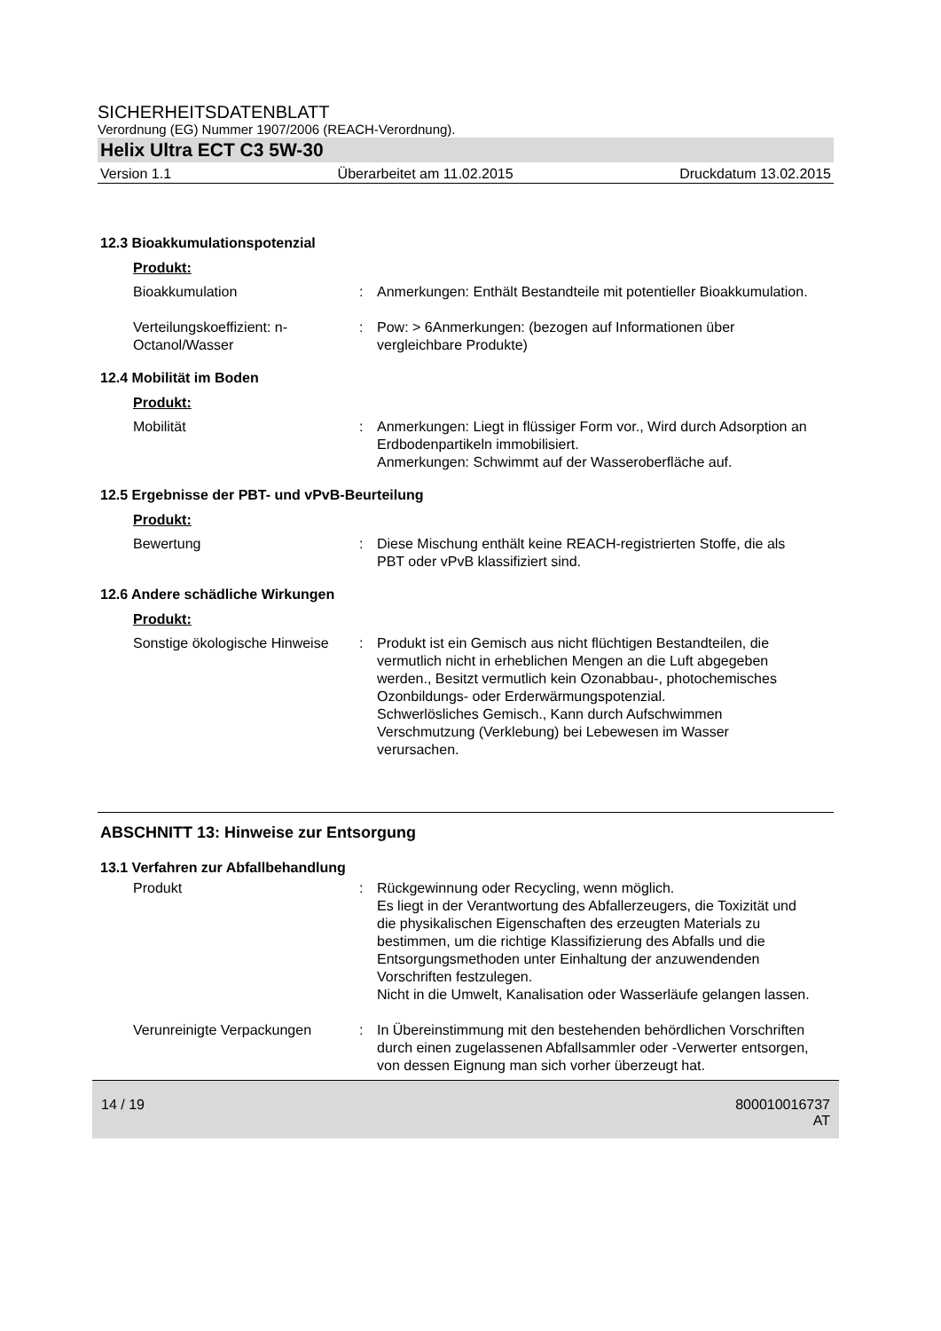SICHERHEITSDATENBLATT
Verordnung (EG) Nummer 1907/2006 (REACH-Verordnung).
Helix Ultra ECT C3 5W-30
Version 1.1 Überarbeitet am 11.02.2015 Druckdatum 13.02.2015
12.3 Bioakkumulationspotenzial
Produkt:
Bioakkumulation : Anmerkungen: Enthält Bestandteile mit potentieller Bioakkumulation.
Verteilungskoeffizient: n-Octanol/Wasser
: Pow: > 6Anmerkungen: (bezogen auf Informationen über vergleichbare Produkte)
12.4 Mobilität im Boden
Produkt:
Mobilität : Anmerkungen: Liegt in flüssiger Form vor., Wird durch Adsorption an Erdbodenpartikeln immobilisiert.
Anmerkungen: Schwimmt auf der Wasseroberfläche auf.
12.5 Ergebnisse der PBT- und vPvB-Beurteilung
Produkt:
Bewertung : Diese Mischung enthält keine REACH-registrierten Stoffe, die als PBT oder vPvB klassifiziert sind.
12.6 Andere schädliche Wirkungen
Produkt:
Sonstige ökologische Hinweise
: Produkt ist ein Gemisch aus nicht flüchtigen Bestandteilen, die vermutlich nicht in erheblichen Mengen an die Luft abgegeben werden., Besitzt vermutlich kein Ozonabbau-, photochemisches Ozonbildungs- oder Erderwärmungspotenzial.
Schwerlösliches Gemisch., Kann durch Aufschwimmen Verschmutzung (Verklebung) bei Lebewesen im Wasser verursachen.
ABSCHNITT 13: Hinweise zur Entsorgung
13.1 Verfahren zur Abfallbehandlung
Produkt : Rückgewinnung oder Recycling, wenn möglich.
Es liegt in der Verantwortung des Abfallerzeugers, die Toxizität und die physikalischen Eigenschaften des erzeugten Materials zu bestimmen, um die richtige Klassifizierung des Abfalls und die Entsorgungsmethoden unter Einhaltung der anzuwendenden Vorschriften festzulegen.
Nicht in die Umwelt, Kanalisation oder Wasserläufe gelangen lassen.
Verunreinigte Verpackungen
: In Übereinstimmung mit den bestehenden behördlichen Vorschriften durch einen zugelassenen Abfallsammler oder -Verwerter entsorgen, von dessen Eignung man sich vorher überzeugt hat.
14 / 19 800010016737
AT